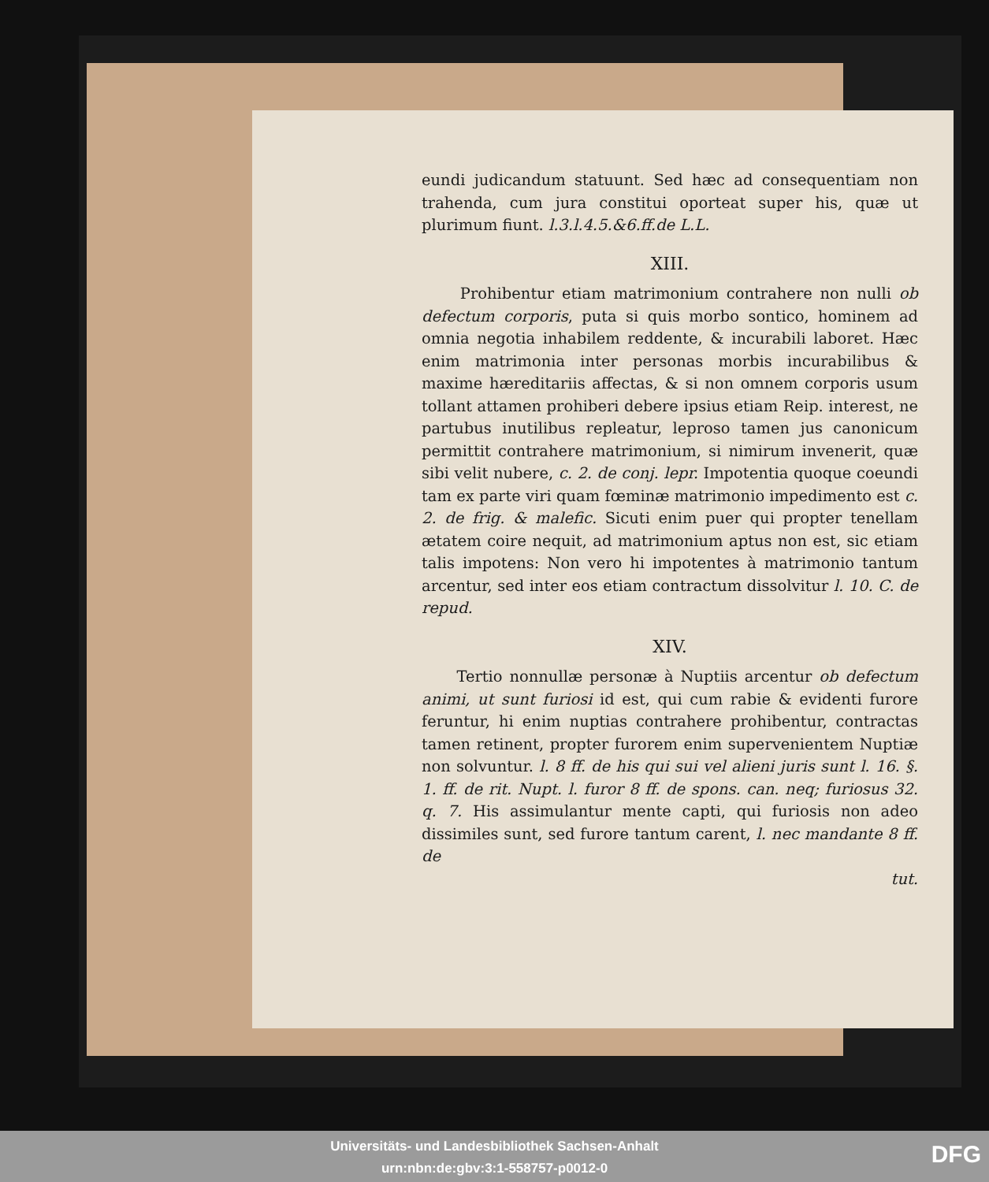eundi judicandum statuunt. Sed hæc ad consequentiam non trahenda, cum jura constitui oporteat super his, quæ ut plurimum fiunt. l.3.l.4.5.&6.ff.de L.L.
XIII.
Prohibentur etiam matrimonium contrahere non nulli ob defectum corporis, puta si quis morbo sontico, hominem ad omnia negotia inhabilem reddente, & incurabili laboret. Hæc enim matrimonia inter personas morbis incurabilibus & maxime hæreditariis affectas, & si non omnem corporis usum tollant attamen prohiberi debere ipsius etiam Reip. interest, ne partubus inutilibus repleatur, leproso tamen jus canonicum permittit contrahere matrimonium, si nimirum invenerit, quæ sibi velit nubere, c. 2. de conj. lepr. Impotentia quoque coeundi tam ex parte viri quam fœminæ matrimonio impedimento est c. 2. de frig. & malefic. Sicuti enim puer qui propter tenellam ætatem coire nequit, ad matrimonium aptus non est, sic etiam talis impotens: Non vero hi impotentes à matrimonio tantum arcentur, sed inter eos etiam contractum dissolvitur l. 10. C. de repud.
XIV.
Tertio nonnullæ personæ à Nuptiis arcentur ob defectum animi, ut sunt furiosi id est, qui cum rabie & evidenti furore feruntur, hi enim nuptias contrahere prohibentur, contractas tamen retinent, propter furorem enim supervenientem Nuptiæ non solvuntur. l. 8 ff. de his qui sui vel alieni juris sunt l. 16. §. 1. ff. de rit. Nupt. l. furor 8 ff. de spons. can. neq; furiosus 32. q. 7. His assimulantur mente capti, qui furiosis non adeo dissimiles sunt, sed furore tantum carent, l. nec mandante 8 ff. de
tut.
Universitäts- und Landesbibliothek Sachsen-Anhalt
urn:nbn:de:gbv:3:1-558757-p0012-0
DFG